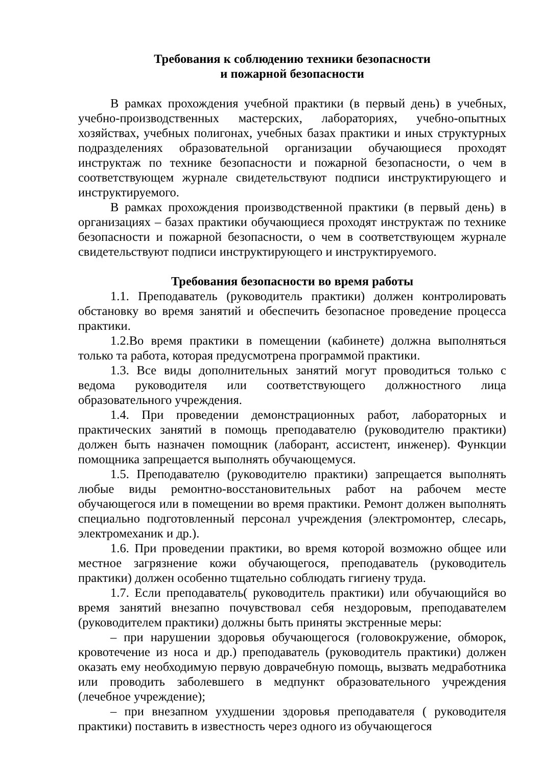Требования к соблюдению техники безопасности
и пожарной безопасности
В рамках прохождения учебной практики (в первый день) в учебных, учебно-производственных мастерских, лабораториях, учебно-опытных хозяйствах, учебных полигонах, учебных базах практики и иных структурных подразделениях образовательной организации обучающиеся проходят инструктаж по технике безопасности и пожарной безопасности, о чем в соответствующем журнале свидетельствуют подписи инструктирующего и инструктируемого.
В рамках прохождения производственной практики (в первый день) в организациях – базах практики обучающиеся проходят инструктаж по технике безопасности и пожарной безопасности, о чем в соответствующем журнале свидетельствуют подписи инструктирующего и инструктируемого.
Требования безопасности во время работы
1.1. Преподаватель (руководитель практики) должен контролировать обстановку во время занятий и обеспечить безопасное проведение процесса практики.
1.2.Во время практики в помещении (кабинете) должна выполняться только та работа, которая предусмотрена программой практики.
1.3. Все виды дополнительных занятий могут проводиться только с ведома руководителя или соответствующего должностного лица образовательного учреждения.
1.4. При проведении демонстрационных работ, лабораторных и практических занятий в помощь преподавателю (руководителю практики) должен быть назначен помощник (лаборант, ассистент, инженер). Функции помощника запрещается выполнять обучающемуся.
1.5. Преподавателю (руководителю практики) запрещается выполнять любые виды ремонтно-восстановительных работ на рабочем месте обучающегося или в помещении во время практики. Ремонт должен выполнять специально подготовленный персонал учреждения (электромонтер, слесарь, электромеханик и др.).
1.6. При проведении практики, во время которой возможно общее или местное загрязнение кожи обучающегося, преподаватель (руководитель практики) должен особенно тщательно соблюдать гигиену труда.
1.7. Если преподаватель( руководитель практики) или обучающийся во время занятий внезапно почувствовал себя нездоровым, преподавателем (руководителем практики) должны быть приняты экстренные меры:
– при нарушении здоровья обучающегося (головокружение, обморок, кровотечение из носа и др.) преподаватель (руководитель практики) должен оказать ему необходимую первую доврачебную помощь, вызвать медработника или проводить заболевшего в медпункт образовательного учреждения (лечебное учреждение);
– при внезапном ухудшении здоровья преподавателя ( руководителя практики) поставить в известность через одного из обучающегося